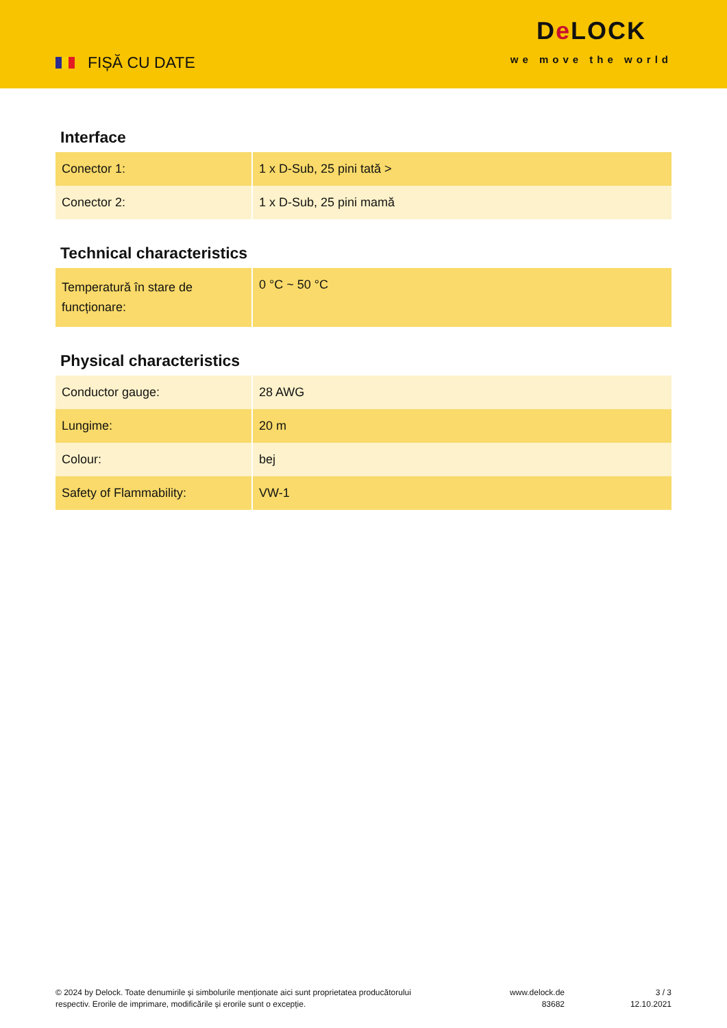FIȘĂ CU DATE
De LOCK
we move the world
Interface
| Conector 1: | 1 x D-Sub, 25 pini tată > |
| Conector 2: | 1 x D-Sub, 25 pini mamă |
Technical characteristics
| Temperatură în stare de funcționare: | 0 °C ~ 50 °C |
Physical characteristics
| Conductor gauge: | 28 AWG |
| Lungime: | 20 m |
| Colour: | bej |
| Safety of Flammability: | VW-1 |
© 2024 by Delock. Toate denumirile și simbolurile menționate aici sunt proprietatea producătorului respectiv. Erorile de imprimare, modificările și erorile sunt o excepție.
www.delock.de
83682
3 / 3
12.10.2021